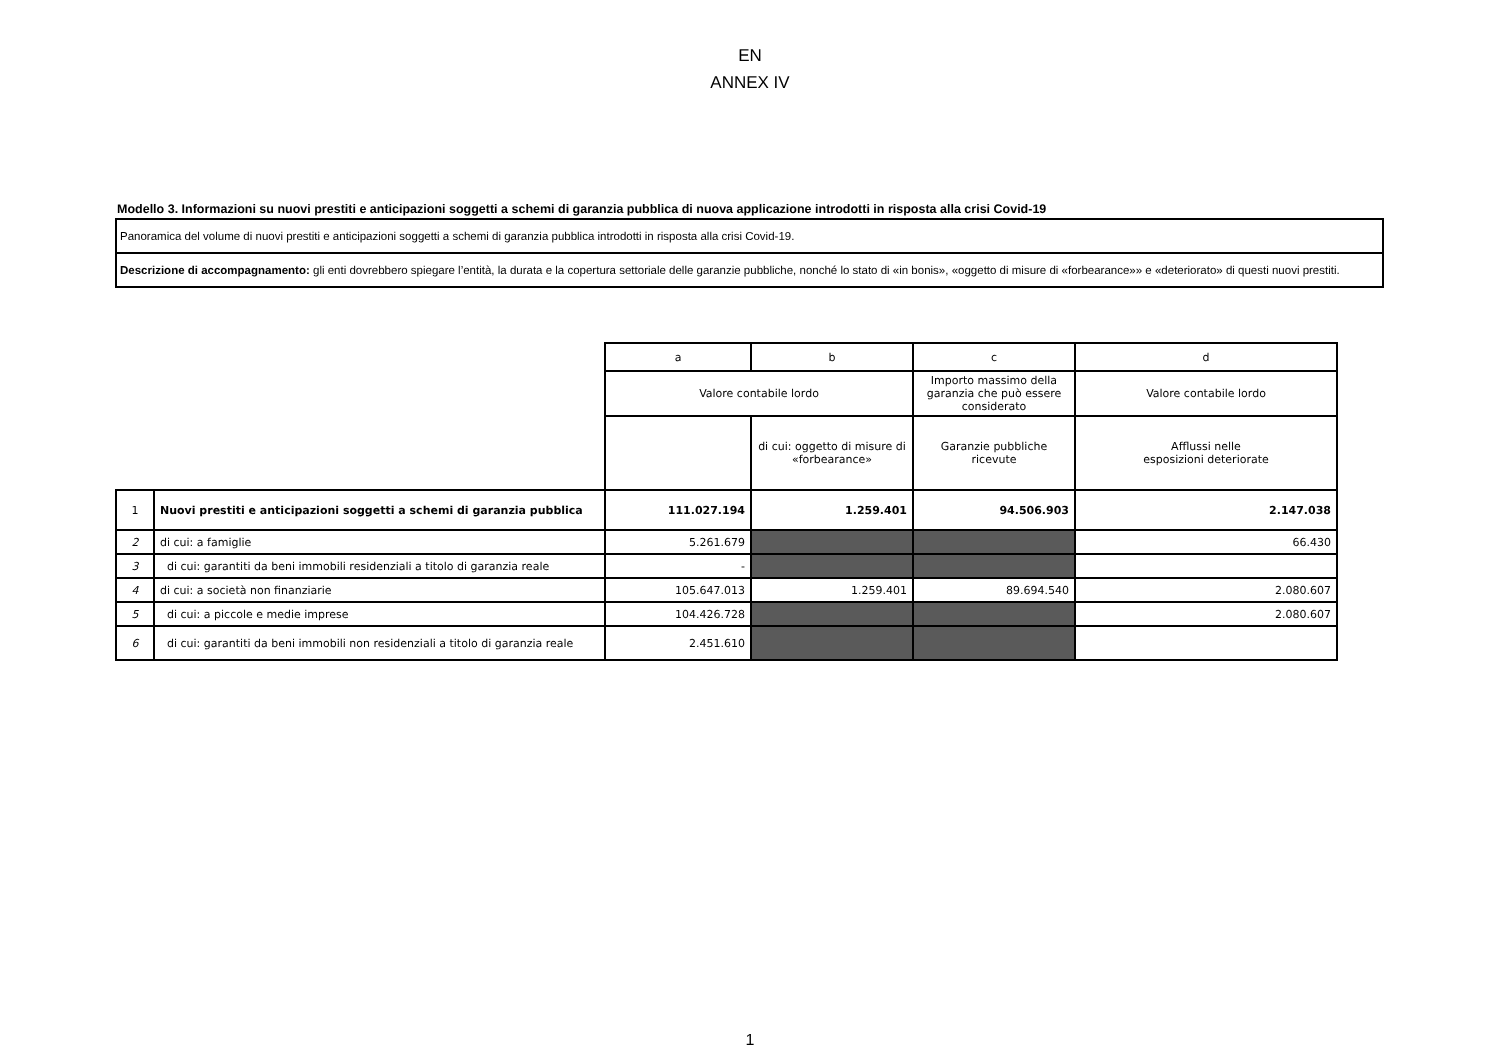EN
ANNEX IV
Modello 3. Informazioni su nuovi prestiti e anticipazioni soggetti a schemi di garanzia pubblica di nuova applicazione introdotti in risposta alla crisi Covid-19
Panoramica del volume di nuovi prestiti e anticipazioni soggetti a schemi di garanzia pubblica introdotti in risposta alla crisi Covid-19.
Descrizione di accompagnamento: gli enti dovrebbero spiegare l’entità, la durata e la copertura settoriale delle garanzie pubbliche, nonché lo stato di «in bonis», «oggetto di misure di «forbearance»» e «deteriorato» di questi nuovi prestiti.
| | | a | b | c | d |
| | | Valore contabile lordo | | Importo massimo della garanzia che può essere considerato | Valore contabile lordo |
| | | | di cui: oggetto di misure di «forbearance» | Garanzie pubbliche ricevute | Afflussi nelle esposizioni deteriorate |
| 1 | Nuovi prestiti e anticipazioni soggetti a schemi di garanzia pubblica | 111.027.194 | 1.259.401 | 94.506.903 | 2.147.038 |
| 2 | di cui: a famiglie | 5.261.679 | | | 66.430 |
| 3 | di cui: garantiti da beni immobili residenziali a titolo di garanzia reale | - | | | |
| 4 | di cui: a società non finanziarie | 105.647.013 | 1.259.401 | 89.694.540 | 2.080.607 |
| 5 | di cui: a piccole e medie imprese | 104.426.728 | | | 2.080.607 |
| 6 | di cui: garantiti da beni immobili non residenziali a titolo di garanzia reale | 2.451.610 | | | |
1